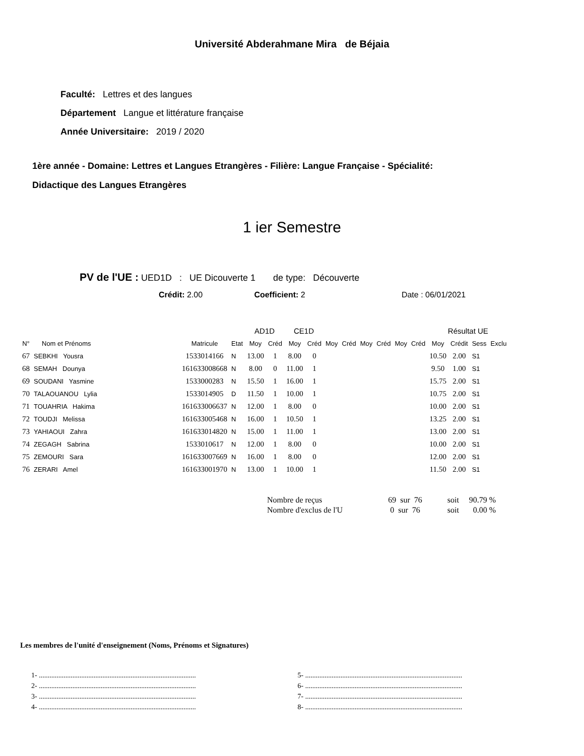Université Abderahmane Mira de Béjaia
Faculté: Lettres et des langues
Département Langue et littérature française
Année Universitaire: 2019 / 2020
1ère année - Domaine: Lettres et Langues Etrangères - Filière: Langue Française - Spécialité:
Didactique des Langues Etrangères
1 ier Semestre
PV de l'UE : UED1D : UE Dicouverte 1 de type: Découverte
Crédit: 2.00 Coefficient: 2 Date : 06/01/2021
| | | | | AD1D | | CE1D | | | | | | | | Résultat UE | | | |
| --- | --- | --- | --- | --- | --- | --- | --- | --- | --- | --- | --- | --- | --- | --- | --- | --- | --- |
| N° | Nom et Prénoms | Matricule | Etat | Moy | Créd | Moy | Créd | Moy | Créd | Moy | Créd | Moy | Créd | Moy | Crédit | Sess | Exclu |
| 67 | SEBKHI Yousra | 1533014166 | N | 13.00 | 1 | 8.00 | 0 | | | | | | | 10.50 | 2.00 | S1 | |
| 68 | SEMAH Dounya | 161633008668 | N | 8.00 | 0 | 11.00 | 1 | | | | | | | 9.50 | 1.00 | S1 | |
| 69 | SOUDANI Yasmine | 1533000283 | N | 15.50 | 1 | 16.00 | 1 | | | | | | | 15.75 | 2.00 | S1 | |
| 70 | TALAOUANOU Lylia | 1533014905 | D | 11.50 | 1 | 10.00 | 1 | | | | | | | 10.75 | 2.00 | S1 | |
| 71 | TOUAHRIA Hakima | 161633006637 | N | 12.00 | 1 | 8.00 | 0 | | | | | | | 10.00 | 2.00 | S1 | |
| 72 | TOUDJI Melissa | 161633005468 | N | 16.00 | 1 | 10.50 | 1 | | | | | | | 13.25 | 2.00 | S1 | |
| 73 | YAHIAOUI Zahra | 161633014820 | N | 15.00 | 1 | 11.00 | 1 | | | | | | | 13.00 | 2.00 | S1 | |
| 74 | ZEGAGH Sabrina | 1533010617 | N | 12.00 | 1 | 8.00 | 0 | | | | | | | 10.00 | 2.00 | S1 | |
| 75 | ZEMOURI Sara | 161633007669 | N | 16.00 | 1 | 8.00 | 0 | | | | | | | 12.00 | 2.00 | S1 | |
| 76 | ZERARI Amel | 161633001970 | N | 13.00 | 1 | 10.00 | 1 | | | | | | | 11.50 | 2.00 | S1 | |
| Nombre de reçus | 69 sur 76 | soit | 90.79 % |
| Nombre d'exclus de l'U | 0 sur 76 | soit | 0.00 % |
Les membres de l'unité d'enseignement (Noms, Prénoms et Signatures)
1- .........................................................................................
2- .........................................................................................
3- .........................................................................................
4- .........................................................................................
5- .........................................................................................
6- .........................................................................................
7- .........................................................................................
8- .........................................................................................